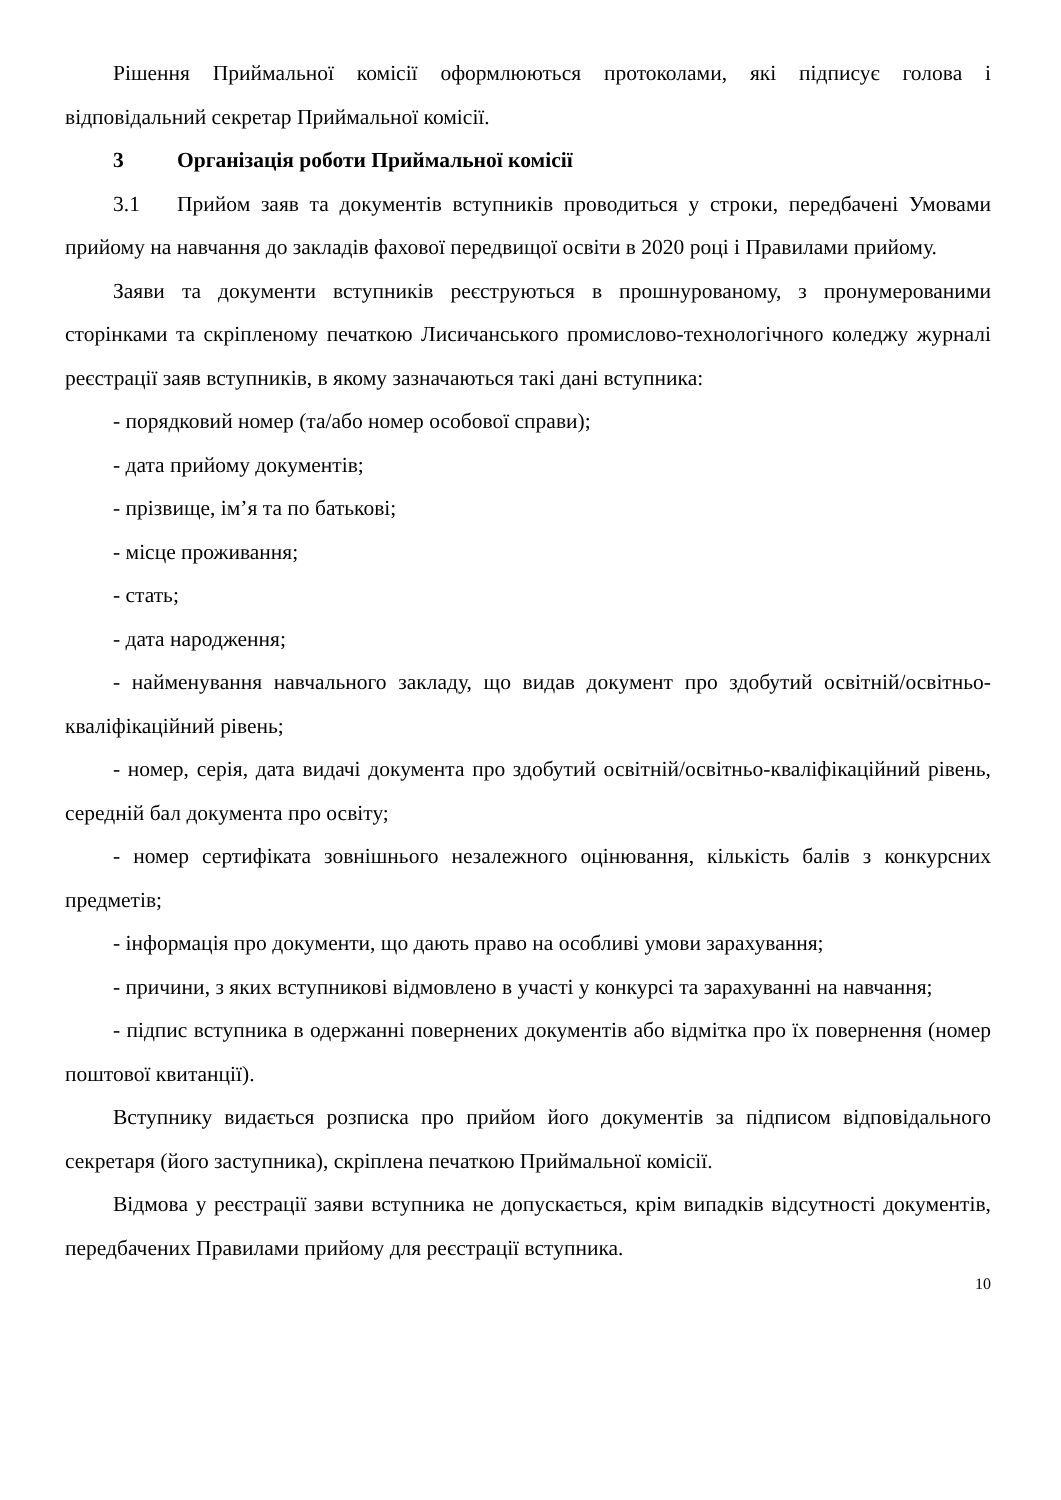Рішення Приймальної комісії оформлюються протоколами, які підписує голова і відповідальний секретар Приймальної комісії.
3 Організація роботи Приймальної комісії
3.1 Прийом заяв та документів вступників проводиться у строки, передбачені Умовами прийому на навчання до закладів фахової передвищої освіти в 2020 році і Правилами прийому.
Заяви та документи вступників реєструються в прошнурованому, з пронумерованими сторінками та скріпленому печаткою Лисичанського промислово-технологічного коледжу журналі реєстрації заяв вступників, в якому зазначаються такі дані вступника:
- порядковий номер (та/або номер особової справи);
- дата прийому документів;
- прізвище, ім’я та по батькові;
- місце проживання;
- стать;
- дата народження;
- найменування навчального закладу, що видав документ про здобутий освітній/освітньо-кваліфікаційний рівень;
- номер, серія, дата видачі документа про здобутий освітній/освітньо-кваліфікаційний рівень, середній бал документа про освіту;
- номер сертифіката зовнішнього незалежного оцінювання, кількість балів з конкурсних предметів;
- інформація про документи, що дають право на особливі умови зарахування;
- причини, з яких вступникові відмовлено в участі у конкурсі та зарахуванні на навчання;
- підпис вступника в одержанні повернених документів або відмітка про їх повернення (номер поштової квитанції).
Вступнику видається розписка про прийом його документів за підписом відповідального секретаря (його заступника), скріплена печаткою Приймальної комісії.
Відмова у реєстрації заяви вступника не допускається, крім випадків відсутності документів, передбачених Правилами прийому для реєстрації вступника.
10